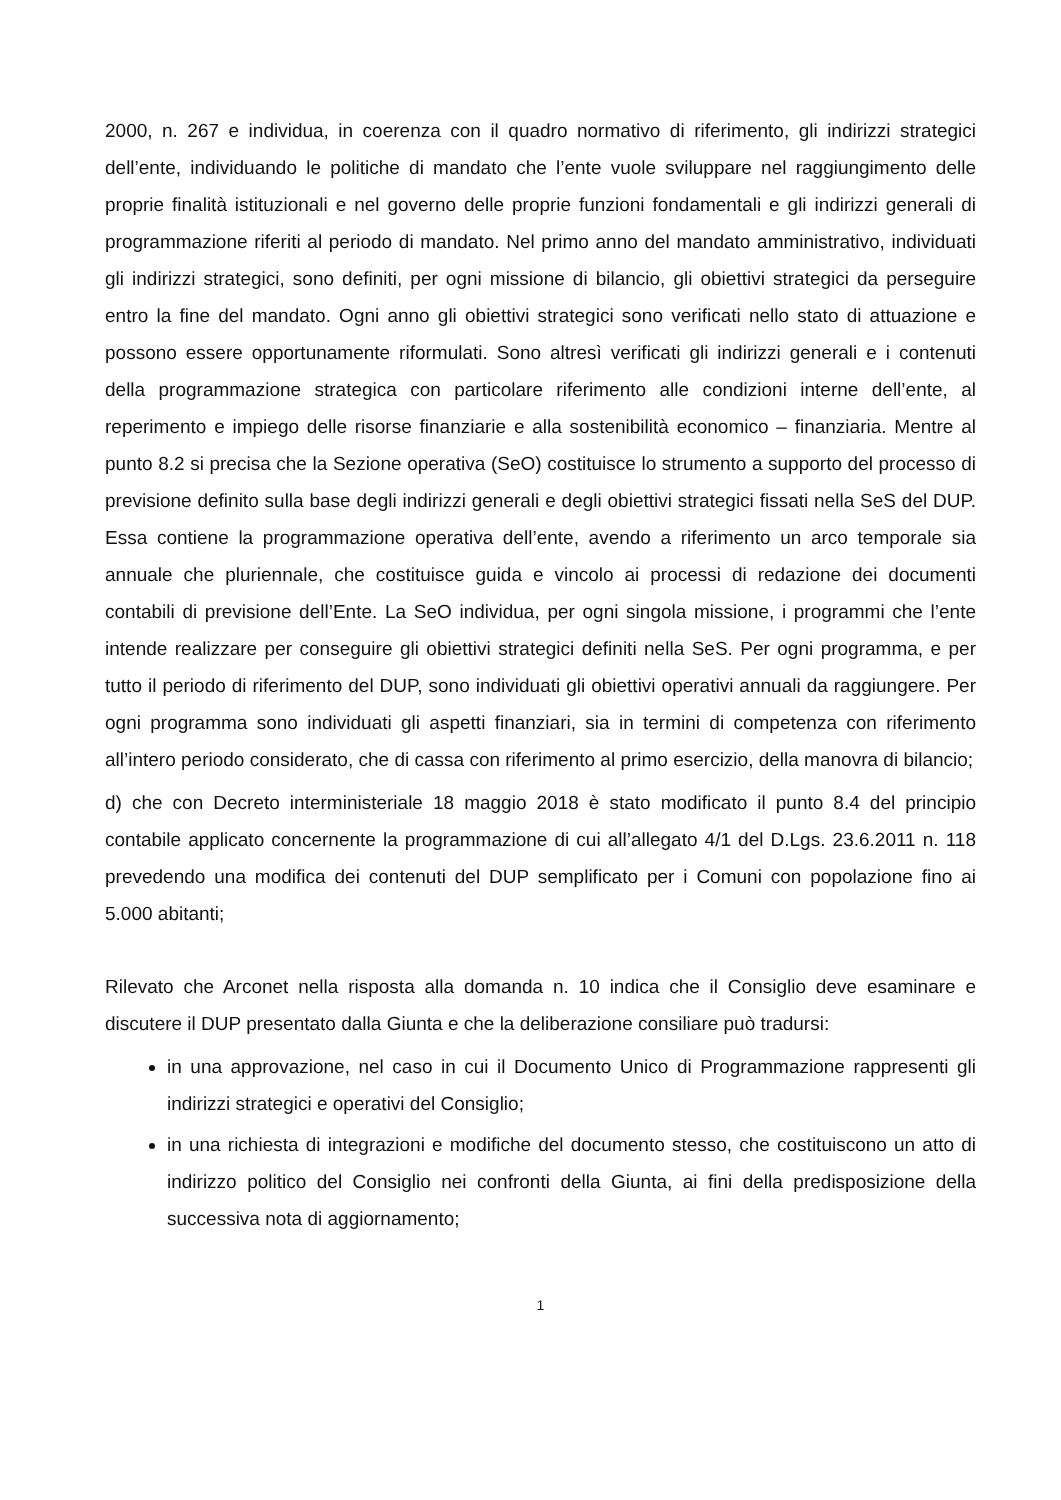2000, n. 267 e individua, in coerenza con il quadro normativo di riferimento, gli indirizzi strategici dell’ente, individuando le politiche di mandato che l’ente vuole sviluppare nel raggiungimento delle proprie finalità istituzionali e nel governo delle proprie funzioni fondamentali e gli indirizzi generali di programmazione riferiti al periodo di mandato. Nel primo anno del mandato amministrativo, individuati gli indirizzi strategici, sono definiti, per ogni missione di bilancio, gli obiettivi strategici da perseguire entro la fine del mandato. Ogni anno gli obiettivi strategici sono verificati nello stato di attuazione e possono essere opportunamente riformulati. Sono altresì verificati gli indirizzi generali e i contenuti della programmazione strategica con particolare riferimento alle condizioni interne dell’ente, al reperimento e impiego delle risorse finanziarie e alla sostenibilità economico – finanziaria. Mentre al punto 8.2 si precisa che la Sezione operativa (SeO) costituisce lo strumento a supporto del processo di previsione definito sulla base degli indirizzi generali e degli obiettivi strategici fissati nella SeS del DUP. Essa contiene la programmazione operativa dell’ente, avendo a riferimento un arco temporale sia annuale che pluriennale, che costituisce guida e vincolo ai processi di redazione dei documenti contabili di previsione dell’Ente. La SeO individua, per ogni singola missione, i programmi che l’ente intende realizzare per conseguire gli obiettivi strategici definiti nella SeS. Per ogni programma, e per tutto il periodo di riferimento del DUP, sono individuati gli obiettivi operativi annuali da raggiungere. Per ogni programma sono individuati gli aspetti finanziari, sia in termini di competenza con riferimento all’intero periodo considerato, che di cassa con riferimento al primo esercizio, della manovra di bilancio;
d) che con Decreto interministeriale 18 maggio 2018 è stato modificato il punto 8.4 del principio contabile applicato concernente la programmazione di cui all’allegato 4/1 del D.Lgs. 23.6.2011 n. 118 prevedendo una modifica dei contenuti del DUP semplificato per i Comuni con popolazione fino ai 5.000 abitanti;
Rilevato che Arconet nella risposta alla domanda n. 10 indica che il Consiglio deve esaminare e discutere il DUP presentato dalla Giunta e che la deliberazione consiliare può tradursi:
in una approvazione, nel caso in cui il Documento Unico di Programmazione rappresenti gli indirizzi strategici e operativi del Consiglio;
in una richiesta di integrazioni e modifiche del documento stesso, che costituiscono un atto di indirizzo politico del Consiglio nei confronti della Giunta, ai fini della predisposizione della successiva nota di aggiornamento;
1